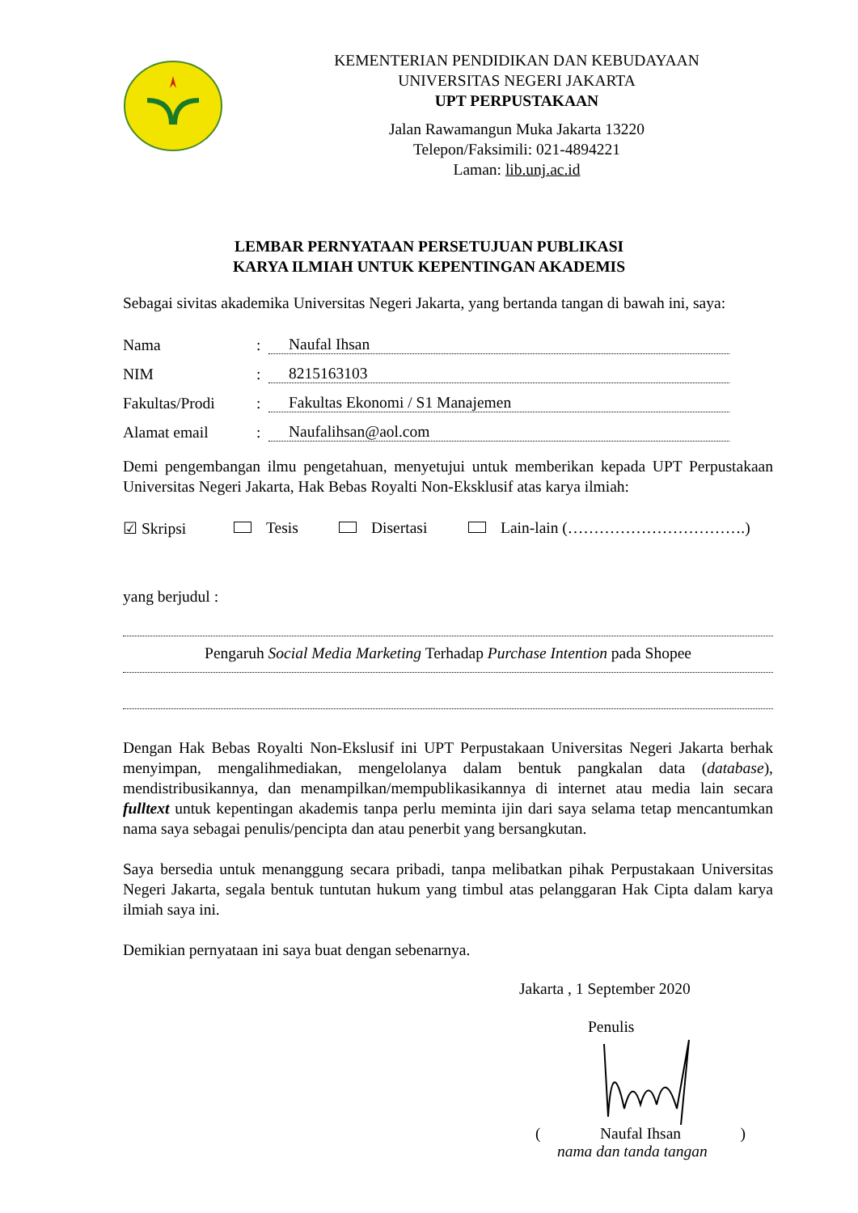KEMENTERIAN PENDIDIKAN DAN KEBUDAYAAN
UNIVERSITAS NEGERI JAKARTA
UPT PERPUSTAKAAN
Jalan Rawamangun Muka Jakarta 13220
Telepon/Faksimili: 021-4894221
Laman: lib.unj.ac.id
LEMBAR PERNYATAAN PERSETUJUAN PUBLIKASI
KARYA ILMIAH UNTUK KEPENTINGAN AKADEMIS
Sebagai sivitas akademika Universitas Negeri Jakarta, yang bertanda tangan di bawah ini, saya:
Nama: Naufal Ihsan
NIM: 8215163103
Fakultas/Prodi: Fakultas Ekonomi / S1 Manajemen
Alamat email: Naufalihsan@aol.com
Demi pengembangan ilmu pengetahuan, menyetujui untuk memberikan kepada UPT Perpustakaan Universitas Negeri Jakarta, Hak Bebas Royalti Non-Eksklusif atas karya ilmiah:
☑ Skripsi Tesis Disertasi Lain-lain (…………………………….)
yang berjudul :
Pengaruh Social Media Marketing Terhadap Purchase Intention pada Shopee
Dengan Hak Bebas Royalti Non-Ekslusif ini UPT Perpustakaan Universitas Negeri Jakarta berhak menyimpan, mengalihmediakan, mengelolanya dalam bentuk pangkalan data (database), mendistribusikannya, dan menampilkan/mempublikasikannya di internet atau media lain secara fulltext untuk kepentingan akademis tanpa perlu meminta ijin dari saya selama tetap mencantumkan nama saya sebagai penulis/pencipta dan atau penerbit yang bersangkutan.
Saya bersedia untuk menanggung secara pribadi, tanpa melibatkan pihak Perpustakaan Universitas Negeri Jakarta, segala bentuk tuntutan hukum yang timbul atas pelanggaran Hak Cipta dalam karya ilmiah saya ini.
Demikian pernyataan ini saya buat dengan sebenarnya.
Jakarta , 1 September 2020
Penulis
(Naufal Ihsan)
nama dan tanda tangan